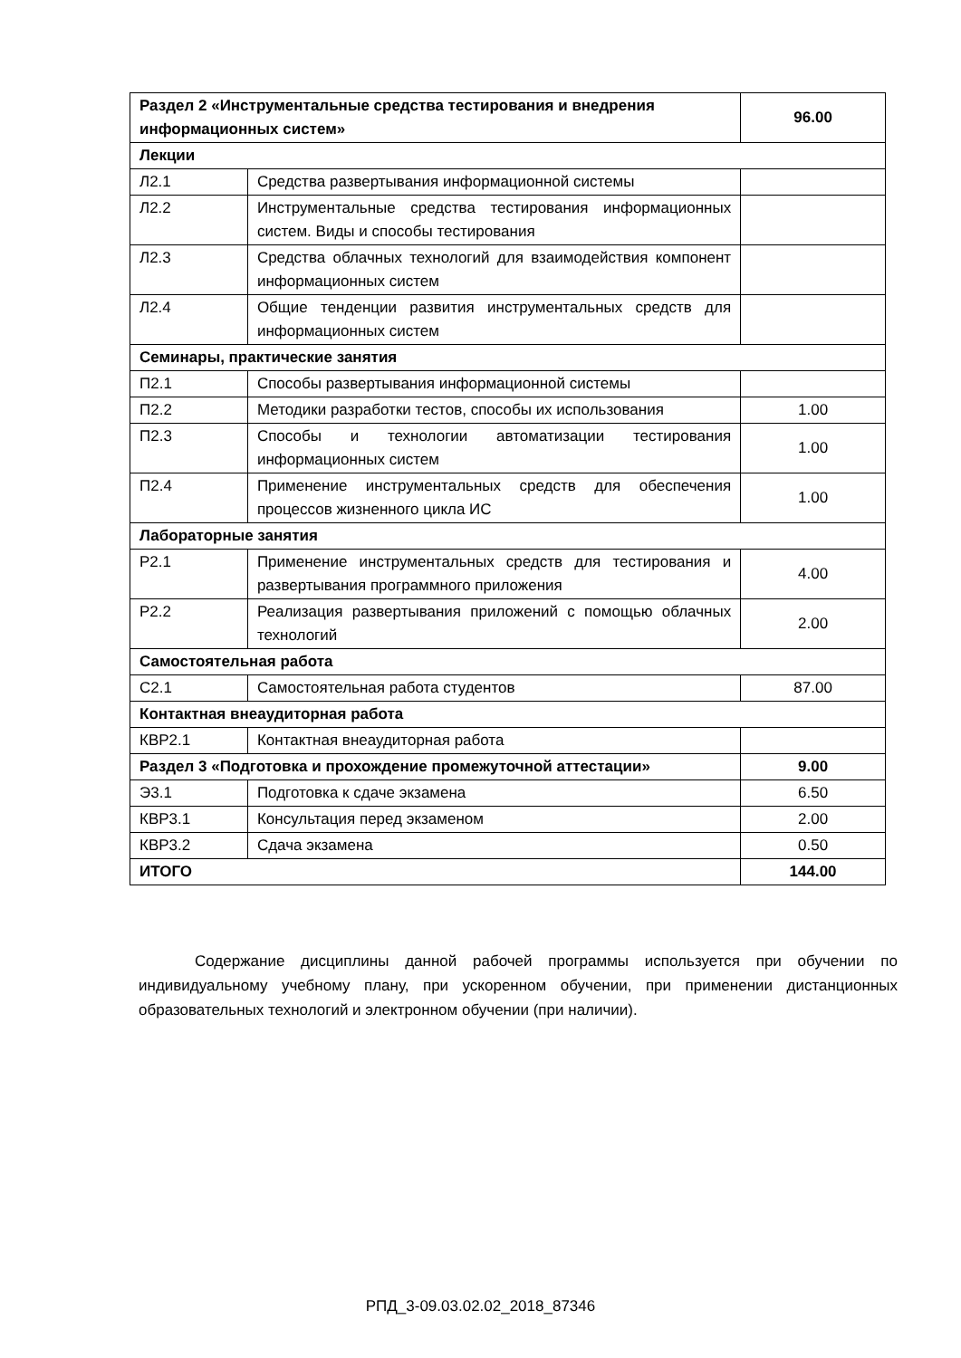| Раздел 2 «Инструментальные средства тестирования и внедрения информационных систем» | | 96.00 |
| Лекции | | |
| Л2.1 | Средства развертывания информационной системы | |
| Л2.2 | Инструментальные средства тестирования информационных систем. Виды и способы тестирования | |
| Л2.3 | Средства облачных технологий для взаимодействия компонент информационных систем | |
| Л2.4 | Общие тенденции развития инструментальных средств для информационных систем | |
| Семинары, практические занятия | | |
| П2.1 | Способы развертывания информационной системы | |
| П2.2 | Методики разработки тестов, способы их использования | 1.00 |
| П2.3 | Способы и технологии автоматизации тестирования информационных систем | 1.00 |
| П2.4 | Применение инструментальных средств для обеспечения процессов жизненного цикла ИС | 1.00 |
| Лабораторные занятия | | |
| Р2.1 | Применение инструментальных средств для тестирования и развертывания программного приложения | 4.00 |
| Р2.2 | Реализация развертывания приложений с помощью облачных технологий | 2.00 |
| Самостоятельная работа | | |
| С2.1 | Самостоятельная работа студентов | 87.00 |
| Контактная внеаудиторная работа | | |
| КВР2.1 | Контактная внеаудиторная работа | |
| Раздел 3 «Подготовка и прохождение промежуточной аттестации» | | 9.00 |
| Э3.1 | Подготовка к сдаче экзамена | 6.50 |
| КВР3.1 | Консультация перед экзаменом | 2.00 |
| КВР3.2 | Сдача экзамена | 0.50 |
| ИТОГО | | 144.00 |
Содержание дисциплины данной рабочей программы используется при обучении по индивидуальному учебному плану, при ускоренном обучении, при применении дистанционных образовательных технологий и электронном обучении (при наличии).
РПД_3-09.03.02.02_2018_87346